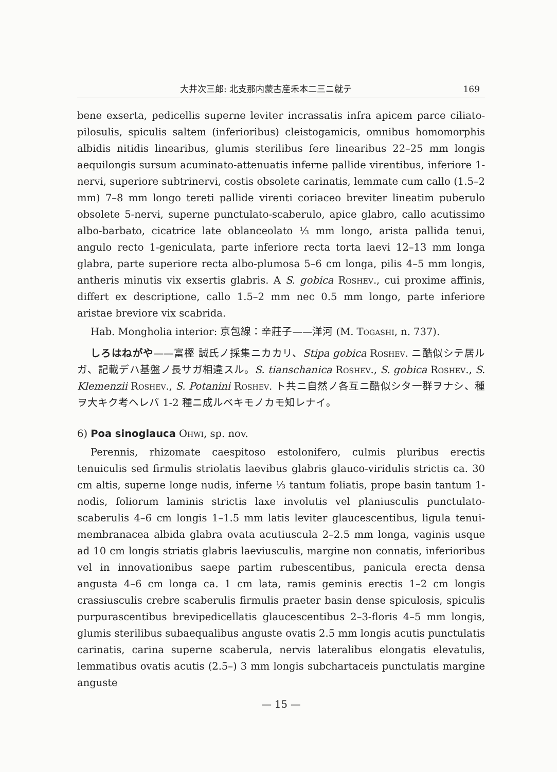大井次三郎: 北支那内蒙古産禾本二三ニ就テ 169
bene exserta, pedicellis superne leviter incrassatis infra apicem parce ciliato-pilosulis, spiculis saltem (inferioribus) cleistogamicis, omnibus homomorphis albidis nitidis linearibus, glumis sterilibus fere linearibus 22–25 mm longis aequilongis sursum acuminato-attenuatis inferne pallide virentibus, inferiore 1-nervi, superiore subtrinervi, costis obsolete carinatis, lemmate cum callo (1.5–2 mm) 7–8 mm longo tereti pallide virenti coriaceo breviter lineatim puberulo obsolete 5-nervi, superne punctulato-scaberulo, apice glabro, callo acutissimo albo-barbato, cicatrice late oblanceolato ⅓ mm longo, arista pallida tenui, angulo recto 1-geniculata, parte inferiore recta torta laevi 12–13 mm longa glabra, parte superiore recta albo-plumosa 5–6 cm longa, pilis 4–5 mm longis, antheris minutis vix exsertis glabris. A S. gobica Roshev., cui proxime affinis, differt ex descriptione, callo 1.5–2 mm nec 0.5 mm longo, parte inferiore aristae breviore vix scabrida.
Hab. Mongholia interior: 京包線：辛莊子——洋河 (M. Togashi, n. 737).
しろはねがや——富樫 誠氏ノ採集ニカカリ、Stipa gobica Roshev. ニ酷似シテ居ルガ、記載デハ基盤ノ長サガ相違スル。S. tianschanica Roshev., S. gobica Roshev., S. Klemenzii Roshev., S. Potanini Roshev. ト共ニ自然ノ各互ニ酷似シタ一群ヲナシ、種ヲ大キク考ヘレバ 1-2 種ニ成ルベキモノカモ知レナイ。
6) Poa sinoglauca Ohwi, sp. nov.
Perennis, rhizomate caespitoso estolonifero, culmis pluribus erectis tenuiculis sed firmulis striolatis laevibus glabris glauco-viridulis strictis ca. 30 cm altis, superne longe nudis, inferne ⅓ tantum foliatis, prope basin tantum 1-nodis, foliorum laminis strictis laxe involutis vel planiusculis punctulato-scaberulis 4–6 cm longis 1–1.5 mm latis leviter glaucescentibus, ligula tenui-membranacea albida glabra ovata acutiuscula 2–2.5 mm longa, vaginis usque ad 10 cm longis striatis glabris laeviusculis, margine non connatis, inferioribus vel in innovationibus saepe partim rubescentibus, panicula erecta densa angusta 4–6 cm longa ca. 1 cm lata, ramis geminis erectis 1–2 cm longis crassiusculis crebre scaberulis firmulis praeter basin dense spiculosis, spiculis purpurascentibus brevipedicellatis glaucescentibus 2–3-floris 4–5 mm longis, glumis sterilibus subaequalibus anguste ovatis 2.5 mm longis acutis punctulatis carinatis, carina superne scaberula, nervis lateralibus elongatis elevatulis, lemmatibus ovatis acutis (2.5–) 3 mm longis subchartaceis punctulatis margine anguste
— 15 —